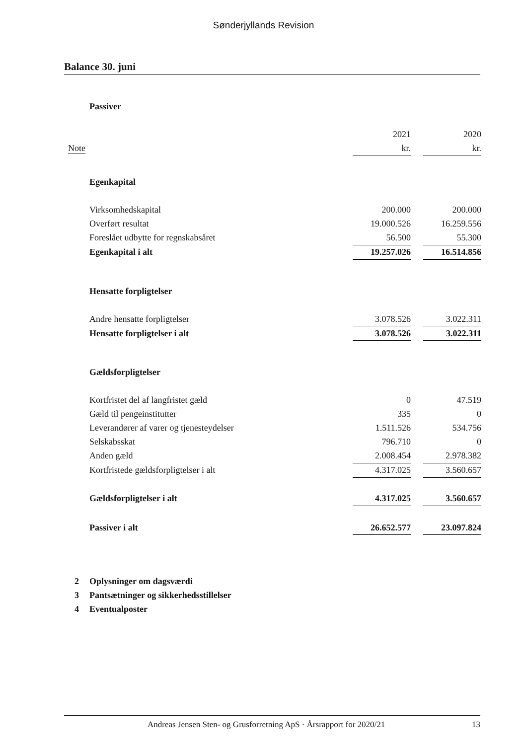Sønderjyllands Revision
Balance 30. juni
| | Passiver | | | |
| | | 2021 | | 2020 |
| Note | | kr. | | kr. |
| | Egenkapital | | | |
| | Virksomhedskapital | 200.000 | | 200.000 |
| | Overført resultat | 19.000.526 | | 16.259.556 |
| | Foreslået udbytte for regnskabsåret | 56.500 | | 55.300 |
| | Egenkapital i alt | 19.257.026 | | 16.514.856 |
| | Hensatte forpligtelser | | | |
| | Andre hensatte forpligtelser | 3.078.526 | | 3.022.311 |
| | Hensatte forpligtelser i alt | 3.078.526 | | 3.022.311 |
| | Gældsforpligtelser | | | |
| | Kortfristet del af langfristet gæld | 0 | | 47.519 |
| | Gæld til pengeinstitutter | 335 | | 0 |
| | Leverandører af varer og tjenesteydelser | 1.511.526 | | 534.756 |
| | Selskabsskat | 796.710 | | 0 |
| | Anden gæld | 2.008.454 | | 2.978.382 |
| | Kortfristede gældsforpligtelser i alt | 4.317.025 | | 3.560.657 |
| | Gældsforpligtelser i alt | 4.317.025 | | 3.560.657 |
| | Passiver i alt | 26.652.577 | | 23.097.824 |
| 2 | Oplysninger om dagsværdi | | | |
| 3 | Pantsætninger og sikkerhedsstillelser | | | |
| 4 | Eventualposter | | | |
Andreas Jensen Sten- og Grusforretning ApS · Årsrapport for 2020/21 13